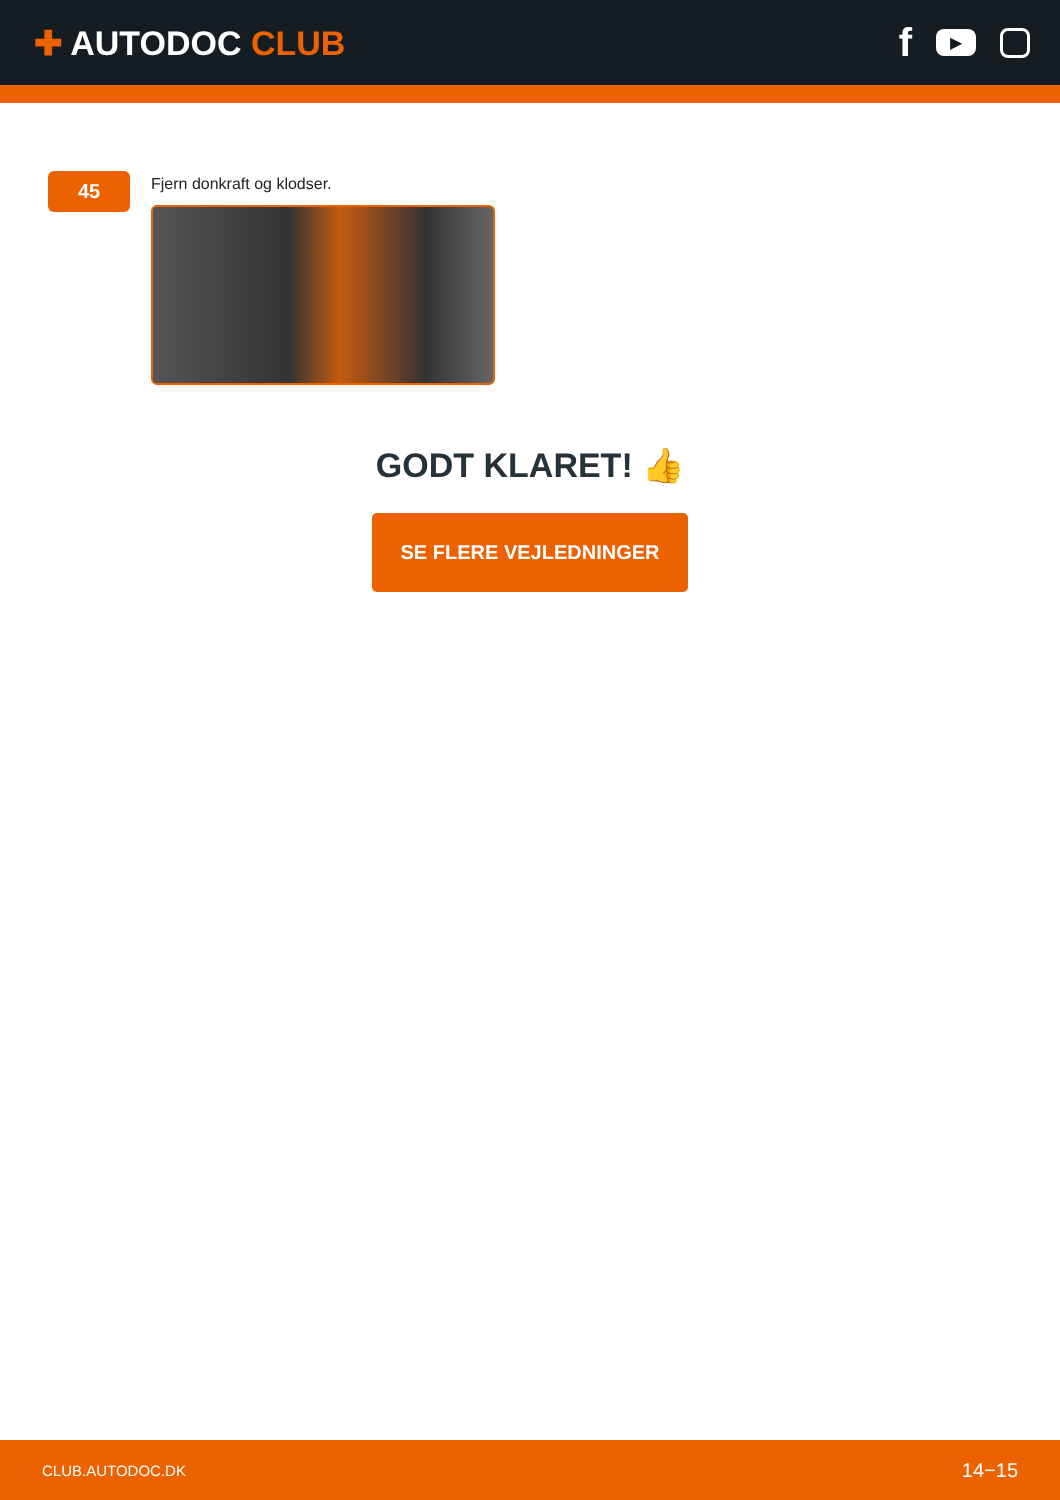✚ AUTODOC CLUB
f ▶
45
Fjern donkraft og klodser.
GODT KLARET! 👍
SE FLERE VEJLEDNINGER
CLUB.AUTODOC.DK 14−15